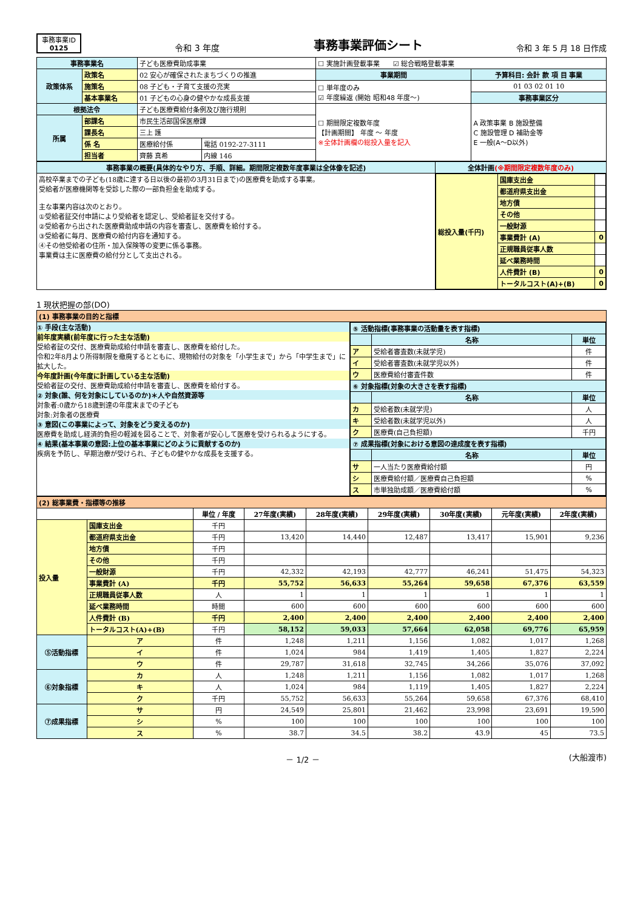事務事業ID
0125
令和 3 年度
事務事業評価シート
令和 3 年 5 月 18 日作成
| 事務事業名 | | 子ども医療費助成事業 | | ☐ 実施計画登載事業 ☑ 総合戦略登載事業 | |
| 政策体系 | 政策名 | 02 安心が確保されたまちづくりの推進 | | 事業期間 | 予算科目: 会計 款 項 目 事業 |
| | 施策名 | 08 子ども・子育て支援の充実 | | ☐ 単年度のみ ☑ 年度繰返 (開始 昭和48 年度～) | 01 03 02 01 10 |
| | 基本事業名 | 01 子どもの心身の健やかな成長支援 | | | 事務事業区分 |
| 根拠法令 | | 子ども医療費給付条例及び施行規則 | | ☐ 期間限定複数年度 【計画期間】 年度 ～ 年度 ※全体計画欄の総投入量を記入 | A 政策事業 B 施設整備 C 施設管理 D 補助金等 E 一般(A～D以外) |
| 所属 | 部課名 | 市民生活部国保医療課 | | | |
| | 課長名 | 三上 護 | | | |
| | 係 名 | 医療給付係 | 電話 0192-27-3111 | | |
| | 担当者 | 齊藤 真希 | 内線 146 | | |
| 事務事業の概要(具体的なやり方、手順、詳細。期間限定複数年度事業は全体像を記述) | 全体計画 (※期間限定複数年度のみ) |
| 高校卒業までの子ども(18歳に達する日以後の最初の3月31日まで)の医療費を助成する事業。 受給者が医療機関等を受診した際の一部負担金を助成する。 主な事業内容は次のとおり。 ①受給者証交付申請により受給者を認定し、受給者証を交付する。 ②受給者から出された医療費助成申請の内容を審査し、医療費を給付する。 ③受給者に毎月、医療費の給付内容を通知する。 ④その他受給者の住所・加入保険等の変更に係る事務。 事業費は主に医療費の給付分として支出される。 | / 総投入量(千円) / 国庫支出金 / / / / 都道府県支出金 / / / / 地方債 / / / / その他 / / / / 一般財源 / / / / 事業費計 (A) / 0 / / / 正規職員従事人数 / / / / 延べ業務時間 / / / / 人件費計 (B) / 0 / / / トータルコスト(A)+(B) / 0 / |
1 現状把握の部(DO)
| (1) 事務事業の目的と指標 | |
| ① 手段(主な活動) 前年度実績(前年度に行った主な活動) 受給者証の交付、医療費助成給付申請を審査し、医療費を給付した。 令和2年8月より所得制限を撤廃するとともに、現物給付の対象を「小学生まで」から「中学生まで」に拡大した。 今年度計画(今年度に計画している主な活動) 受給者証の交付、医療費助成給付申請を審査し、医療費を給付する。 ② 対象(誰、何を対象にしているのか)＊人や自然資源等 対象者:0歳から18歳到達の年度末までの子ども 対象:対象者の医療費 ③ 意図(この事業によって、対象をどう変えるのか) 医療費を助成し経済的負担の軽減を図ることで、対象者が安心して医療を受けられるようにする。 ④ 結果(基本事業の意図:上位の基本事業にどのように貢献するのか) 疾病を予防し、早期治療が受けられ、子どもの健やかな成長を支援する。 | / ⑤ 活動指標(事務事業の活動量を表す指標) / / / / / 名称 / 単位 / / ア / 受給者審査数(未就学児) / 件 / / イ / 受給者審査数(未就学児以外) / 件 / / ウ / 医療費給付審査件数 / 件 / / ⑥ 対象指標(対象の大きさを表す指標) / / / / / 名称 / 単位 / / カ / 受給者数(未就学児) / 人 / / キ / 受給者数(未就学児以外) / 人 / / ク / 医療費(自己負担額) / 千円 / / ⑦ 成果指標(対象における意図の達成度を表す指標) / / / / / 名称 / 単位 / / サ / 一人当たり医療費給付額 / 円 / / シ / 医療費給付額／医療費自己負担額 / % / / ス / 市単独助成額／医療費給付額 / % / |
| (2) 総事業費・指標等の推移 | | | | | | | | |
| | | 単位 / 年度 | 27年度(実績) | 28年度(実績) | 29年度(実績) | 30年度(実績) | 元年度(実績) | 2年度(実績) |
| 投入量 | 国庫支出金 | 千円 | | | | | | |
| | 都道府県支出金 | 千円 | 13,420 | 14,440 | 12,487 | 13,417 | 15,901 | 9,236 |
| | 地方債 | 千円 | | | | | | |
| | その他 | 千円 | | | | | | |
| | 一般財源 | 千円 | 42,332 | 42,193 | 42,777 | 46,241 | 51,475 | 54,323 |
| | 事業費計 (A) | 千円 | 55,752 | 56,633 | 55,264 | 59,658 | 67,376 | 63,559 |
| | 正規職員従事人数 | 人 | 1 | 1 | 1 | 1 | 1 | 1 |
| | 延べ業務時間 | 時間 | 600 | 600 | 600 | 600 | 600 | 600 |
| | 人件費計 (B) | 千円 | 2,400 | 2,400 | 2,400 | 2,400 | 2,400 | 2,400 |
| | トータルコスト(A)+(B) | 千円 | 58,152 | 59,033 | 57,664 | 62,058 | 69,776 | 65,959 |
| ⑤活動指標 | ア | 件 | 1,248 | 1,211 | 1,156 | 1,082 | 1,017 | 1,268 |
| | イ | 件 | 1,024 | 984 | 1,419 | 1,405 | 1,827 | 2,224 |
| | ウ | 件 | 29,787 | 31,618 | 32,745 | 34,266 | 35,076 | 37,092 |
| ⑥対象指標 | カ | 人 | 1,248 | 1,211 | 1,156 | 1,082 | 1,017 | 1,268 |
| | キ | 人 | 1,024 | 984 | 1,119 | 1,405 | 1,827 | 2,224 |
| | ク | 千円 | 55,752 | 56,633 | 55,264 | 59,658 | 67,376 | 68,410 |
| ⑦成果指標 | サ | 円 | 24,549 | 25,801 | 21,462 | 23,998 | 23,691 | 19,590 |
| | シ | % | 100 | 100 | 100 | 100 | 100 | 100 |
| | ス | % | 38.7 | 34.5 | 38.2 | 43.9 | 45 | 73.5 |
－ 1/2 － (大船渡市)